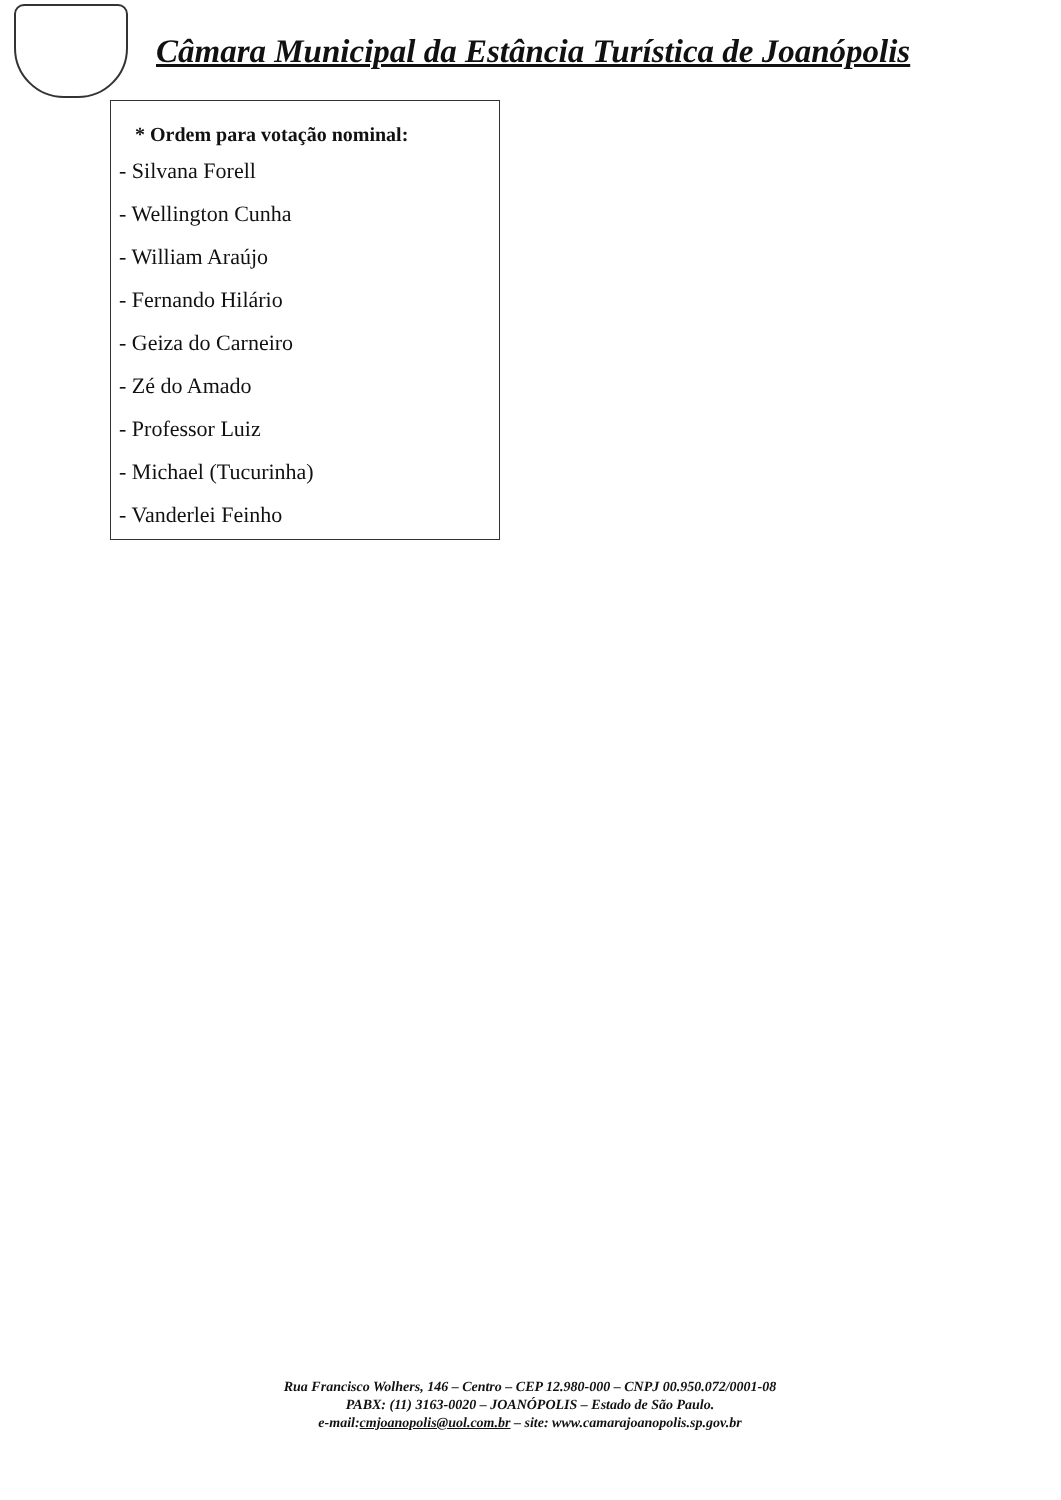Câmara Municipal da Estância Turística de Joanópolis
* Ordem para votação nominal:
- Silvana Forell
- Wellington Cunha
- William Araújo
- Fernando Hilário
- Geiza do Carneiro
- Zé do Amado
- Professor Luiz
- Michael (Tucurinha)
- Vanderlei Feinho
Rua Francisco Wolhers, 146 – Centro – CEP 12.980-000 – CNPJ 00.950.072/0001-08
PABX: (11) 3163-0020 – JOANÓPOLIS – Estado de São Paulo.
e-mail:cmjoanopolis@uol.com.br – site: www.camarajoanopolis.sp.gov.br